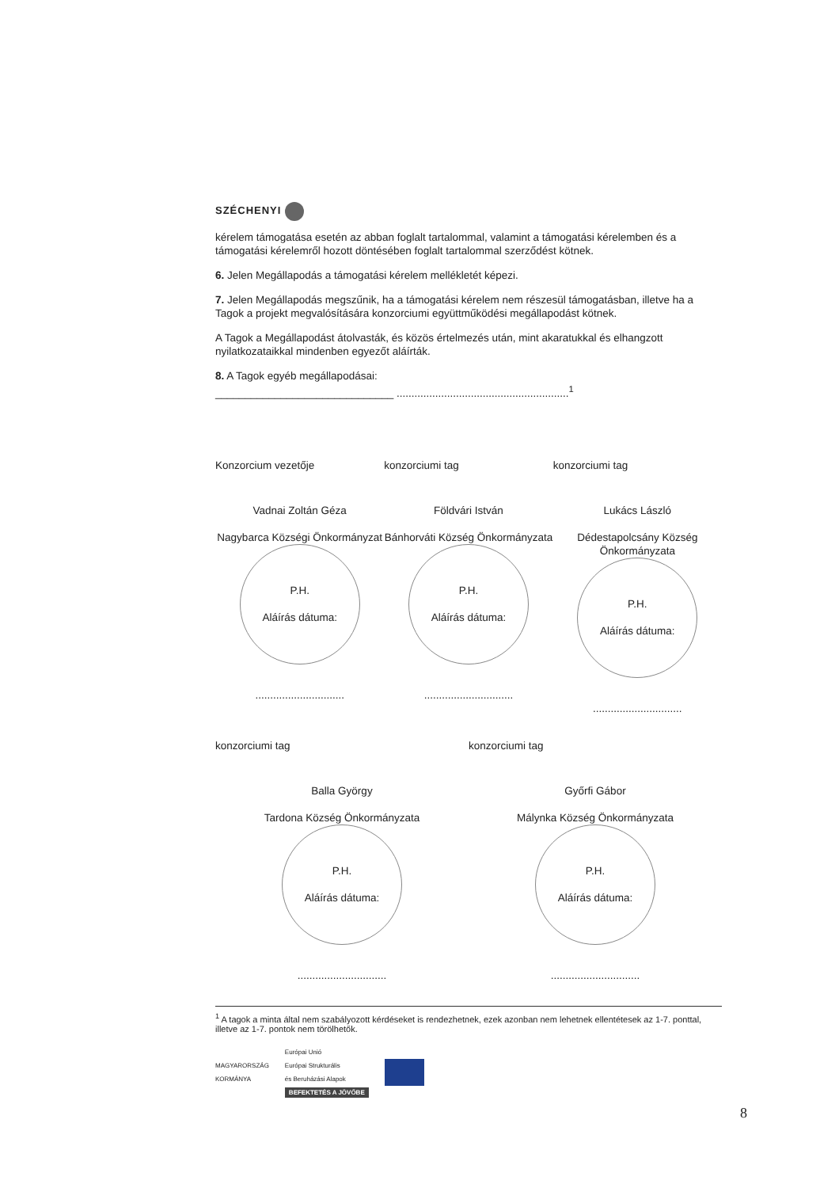SZÉCHENYI
kérelem támogatása esetén az abban foglalt tartalommal, valamint a támogatási kérelemben és a támogatási kérelemről hozott döntésében foglalt tartalommal szerződést kötnek.
6. Jelen Megállapodás a támogatási kérelem mellékletét képezi.
7. Jelen Megállapodás megszűnik, ha a támogatási kérelem nem részesül támogatásban, illetve ha a Tagok a projekt megvalósítására konzorciumi együttműködési megállapodást kötnek.
A Tagok a Megállapodást átolvasták, és közös értelmezés után, mint akaratukkal és elhangzott nyilatkozataikkal mindenben egyezőt aláírták.
8. A Tagok egyéb megállapodásai:
______________________________ ..........................................................<sup>1</sup>
Konzorcium vezetője
Vadnai Zoltán Géza
Nagybarca Községi Önkormányzat
P.H.
Aláírás dátuma:
..............................
konzorciumi tag
Földvári István
Bánhorváti Község Önkormányzata
P.H.
Aláírás dátuma:
..............................
konzorciumi tag
Lukács László
Dédestapolcsány Község Önkormányzata
P.H.
Aláírás dátuma:
..............................
konzorciumi tag
Balla György
Tardona Község Önkormányzata
P.H.
Aláírás dátuma:
..............................
konzorciumi tag
Győrfi Gábor
Málynka Község Önkormányzata
P.H.
Aláírás dátuma:
..............................
<sup>1</sup> A tagok a minta által nem szabályozott kérdéseket is rendezhetnek, ezek azonban nem lehetnek ellentétesek az 1-7. ponttal, illetve az 1-7. pontok nem törölhetők.
MAGYARORSZÁG
KORMÁNYA
Európai Unió
Európai Strukturális
és Beruházási Alapok
BEFEKTETÉS A JÖVŐBE
8